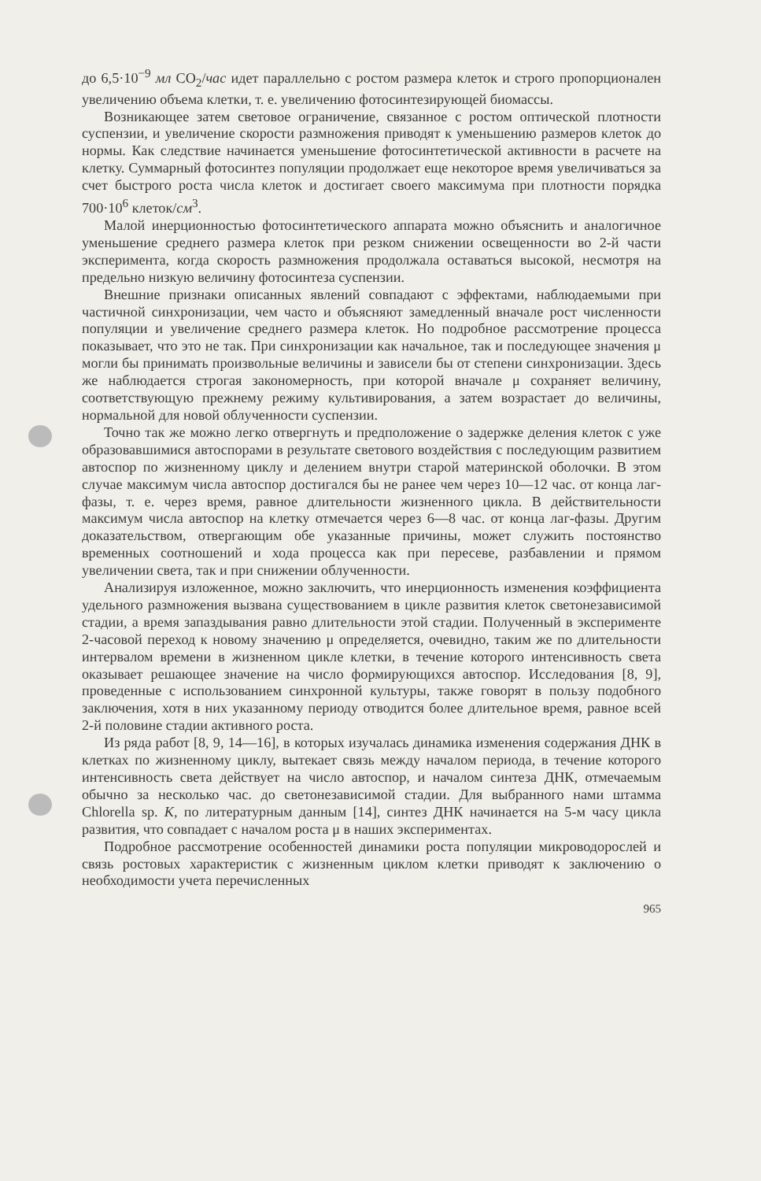до 6,5·10<sup>−9</sup> мл CO<sub>2</sub>/час идет параллельно с ростом размера клеток и строго пропорционален увеличению объема клетки, т. е. увеличению фотосинтезирующей биомассы.
Возникающее затем световое ограничение, связанное с ростом оптической плотности суспензии, и увеличение скорости размножения приводят к уменьшению размеров клеток до нормы. Как следствие начинается уменьшение фотосинтетической активности в расчете на клетку. Суммарный фотосинтез популяции продолжает еще некоторое время увеличиваться за счет быстрого роста числа клеток и достигает своего максимума при плотности порядка 700·10<sup>6</sup> клеток/см<sup>3</sup>.
Малой инерционностью фотосинтетического аппарата можно объяснить и аналогичное уменьшение среднего размера клеток при резком снижении освещенности во 2-й части эксперимента, когда скорость размножения продолжала оставаться высокой, несмотря на предельно низкую величину фотосинтеза суспензии.
Внешние признаки описанных явлений совпадают с эффектами, наблюдаемыми при частичной синхронизации, чем часто и объясняют замедленный вначале рост численности популяции и увеличение среднего размера клеток. Но подробное рассмотрение процесса показывает, что это не так. При синхронизации как начальное, так и последующее значения μ могли бы принимать произвольные величины и зависели бы от степени синхронизации. Здесь же наблюдается строгая закономерность, при которой вначале μ сохраняет величину, соответствующую прежнему режиму культивирования, а затем возрастает до величины, нормальной для новой облученности суспензии.
Точно так же можно легко отвергнуть и предположение о задержке деления клеток с уже образовавшимися автоспорами в результате светового воздействия с последующим развитием автоспор по жизненному циклу и делением внутри старой материнской оболочки. В этом случае максимум числа автоспор достигался бы не ранее чем через 10—12 час. от конца лаг-фазы, т. е. через время, равное длительности жизненного цикла. В действительности максимум числа автоспор на клетку отмечается через 6—8 час. от конца лаг-фазы. Другим доказательством, отвергающим обе указанные причины, может служить постоянство временных соотношений и хода процесса как при пересеве, разбавлении и прямом увеличении света, так и при снижении облученности.
Анализируя изложенное, можно заключить, что инерционность изменения коэффициента удельного размножения вызвана существованием в цикле развития клеток светонезависимой стадии, а время запаздывания равно длительности этой стадии. Полученный в эксперименте 2-часовой переход к новому значению μ определяется, очевидно, таким же по длительности интервалом времени в жизненном цикле клетки, в течение которого интенсивность света оказывает решающее значение на число формирующихся автоспор. Исследования [8, 9], проведенные с использованием синхронной культуры, также говорят в пользу подобного заключения, хотя в них указанному периоду отводится более длительное время, равное всей 2-й половине стадии активного роста.
Из ряда работ [8, 9, 14—16], в которых изучалась динамика изменения содержания ДНК в клетках по жизненному циклу, вытекает связь между началом периода, в течение которого интенсивность света действует на число автоспор, и началом синтеза ДНК, отмечаемым обычно за несколько час. до светонезависимой стадии. Для выбранного нами штамма Chlorella sp. K, по литературным данным [14], синтез ДНК начинается на 5-м часу цикла развития, что совпадает с началом роста μ в наших экспериментах.
Подробное рассмотрение особенностей динамики роста популяции микроводорослей и связь ростовых характеристик с жизненным циклом клетки приводят к заключению о необходимости учета перечисленных
965